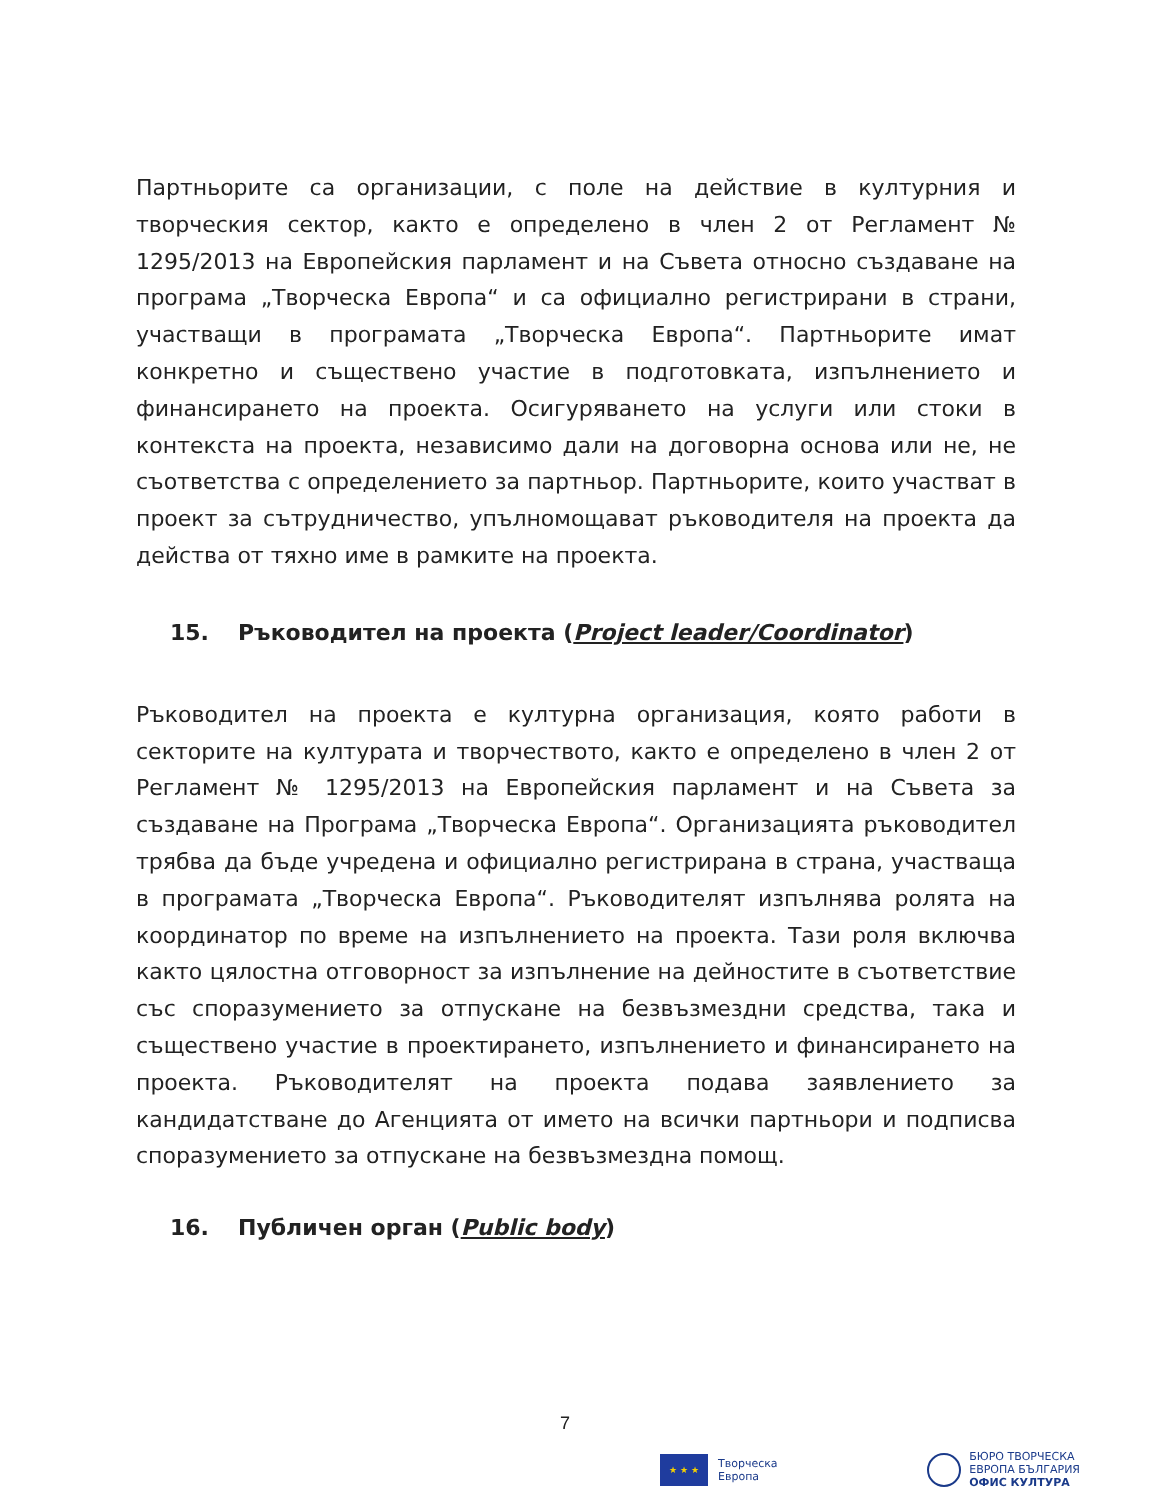Партньорите са организации, с поле на действие в културния и творческия сектор, както е определено в член 2 от Регламент № 1295/2013 на Европейския парламент и на Съвета относно създаване на програма „Творческа Европа“ и са официално регистрирани в страни, участващи в програмата „Творческа Европа“. Партньорите имат конкретно и съществено участие в подготовката, изпълнението и финансирането на проекта. Осигуряването на услуги или стоки в контекста на проекта, независимо дали на договорна основа или не, не съответства с определението за партньор. Партньорите, които участват в проект за сътрудничество, упълномощават ръководителя на проекта да действа от тяхно име в рамките на проекта.
15. Ръководител на проекта (Project leader/Coordinator)
Ръководител на проекта е културна организация, която работи в секторите на културата и творчеството, както е определено в член 2 от Регламент № 1295/2013 на Европейския парламент и на Съвета за създаване на Програма „Творческа Европа“. Организацията ръководител трябва да бъде учредена и официално регистрирана в страна, участваща в програмата „Творческа Европа“. Ръководителят изпълнява ролята на координатор по време на изпълнението на проекта. Тази роля включва както цялостна отговорност за изпълнение на дейностите в съответствие със споразумението за отпускане на безвъзмездни средства, така и съществено участие в проектирането, изпълнението и финансирането на проекта. Ръководителят на проекта подава заявлението за кандидатстване до Агенцията от името на всички партньори и подписва споразумението за отпускане на безвъзмездна помощ.
16. Публичен орган (Public body)
7
★ ★ ★
Творческа
Европа
БЮРО ТВОРЧЕСКА
ЕВРОПА БЪЛГАРИЯ
ОФИС КУЛТУРА